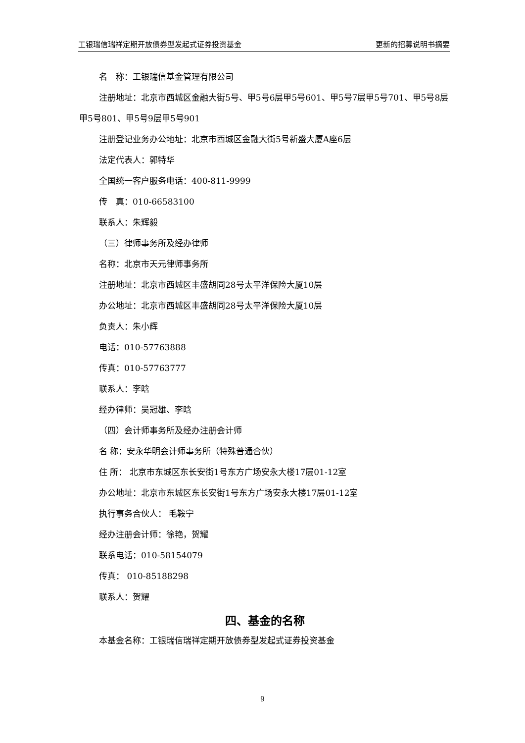工银瑞信瑞祥定期开放债券型发起式证券投资基金 更新的招募说明书摘要
名　称：工银瑞信基金管理有限公司
注册地址：北京市西城区金融大街5号、甲5号6层甲5号601、甲5号7层甲5号701、甲5号8层甲5号801、甲5号9层甲5号901
注册登记业务办公地址：北京市西城区金融大街5号新盛大厦A座6层
法定代表人：郭特华
全国统一客户服务电话：400-811-9999
传　真：010-66583100
联系人：朱辉毅
（三）律师事务所及经办律师
名称：北京市天元律师事务所
注册地址：北京市西城区丰盛胡同28号太平洋保险大厦10层
办公地址：北京市西城区丰盛胡同28号太平洋保险大厦10层
负责人：朱小辉
电话：010-57763888
传真：010-57763777
联系人：李晗
经办律师：吴冠雄、李晗
（四）会计师事务所及经办注册会计师
名 称：安永华明会计师事务所（特殊普通合伙）
住 所： 北京市东城区东长安街1号东方广场安永大楼17层01-12室
办公地址：北京市东城区东长安街1号东方广场安永大楼17层01-12室
执行事务合伙人： 毛鞍宁
经办注册会计师：徐艳，贺耀
联系电话：010-58154079
传真： 010-85188298
联系人：贺耀
四、基金的名称
本基金名称：工银瑞信瑞祥定期开放债券型发起式证券投资基金
9